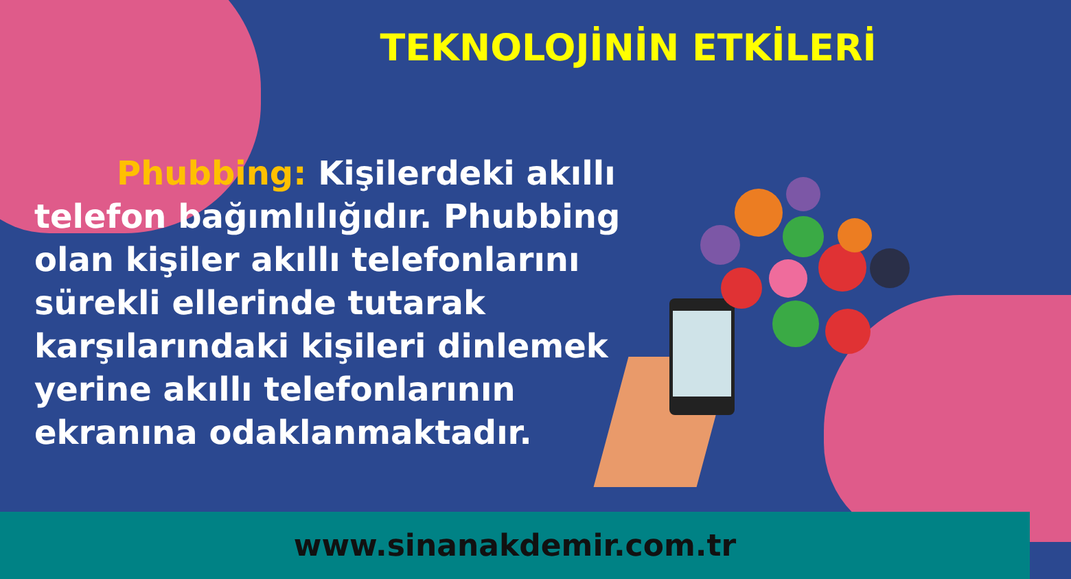TEKNOLOJİNİN ETKİLERİ
Phubbing: Kişilerdeki akıllı telefon bağımlılığıdır. Phubbing olan kişiler akıllı telefonlarını sürekli ellerinde tutarak karşılarındaki kişileri dinlemek yerine akıllı telefonlarının ekranına odaklanmaktadır.
www.sinanakdemir.com.tr